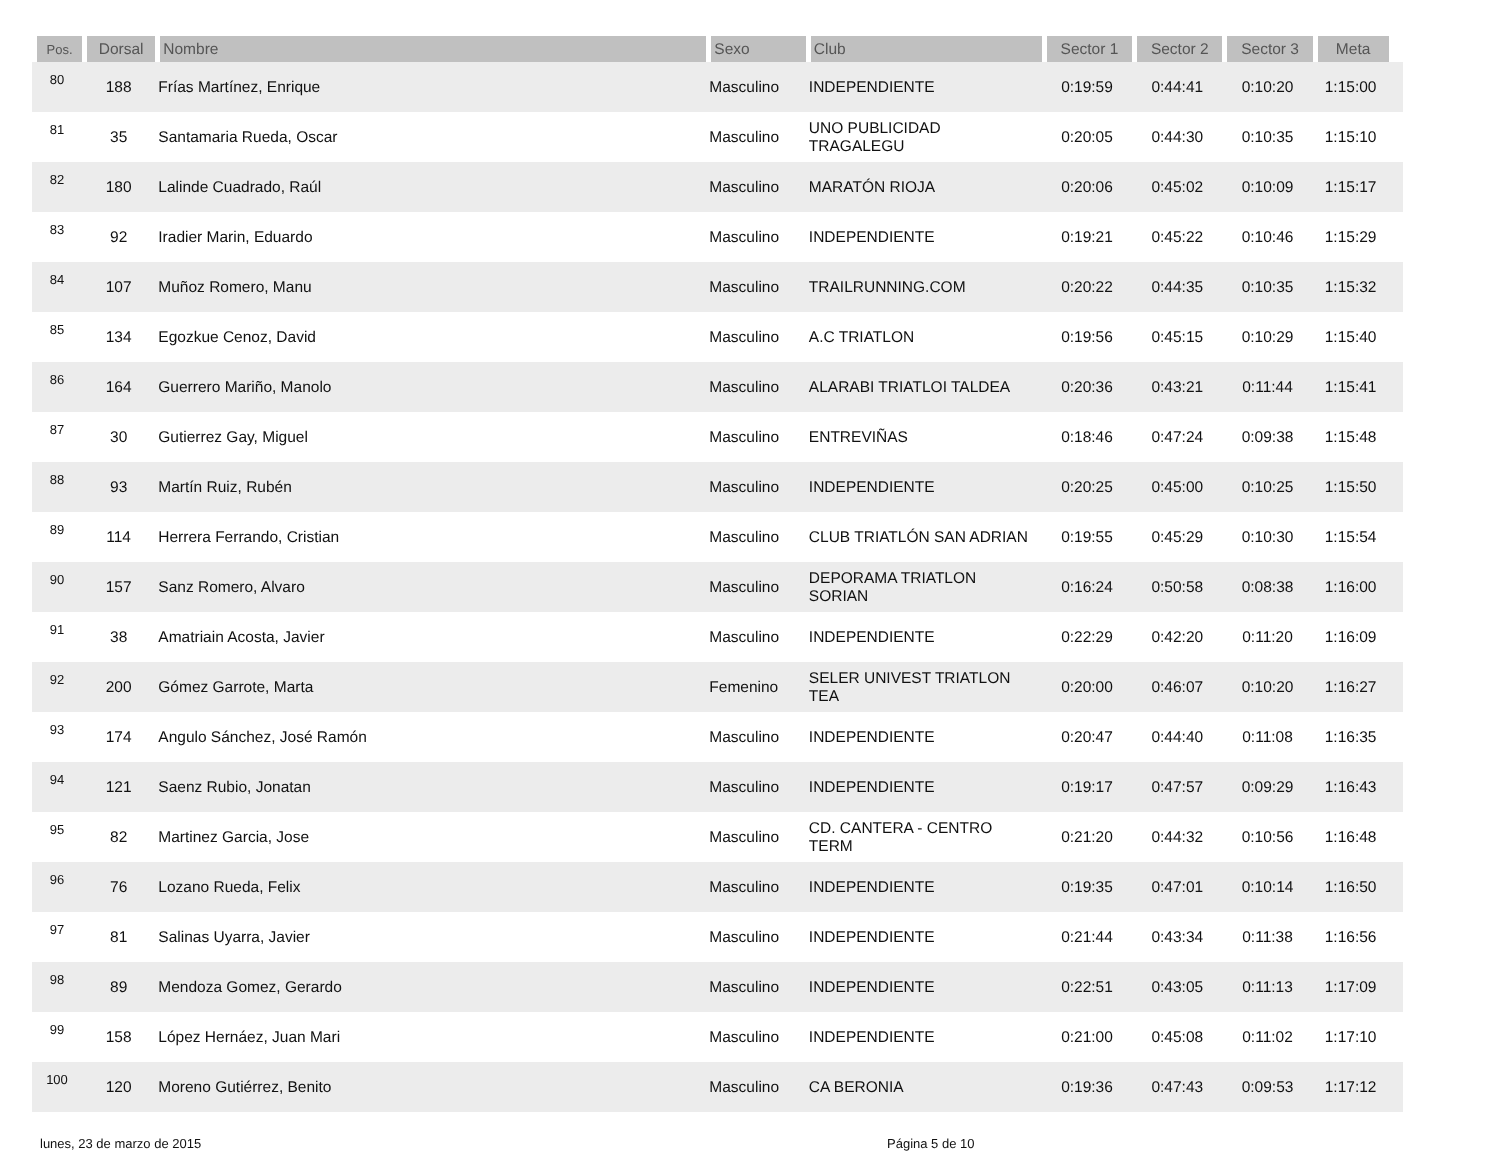| Pos. | Dorsal | Nombre | Sexo | Club | Sector 1 | Sector 2 | Sector 3 | Meta | |
| --- | --- | --- | --- | --- | --- | --- | --- | --- | --- |
| 80 | 188 | Frías Martínez, Enrique | Masculino | INDEPENDIENTE | 0:19:59 | 0:44:41 | 0:10:20 | 1:15:00 | |
| 81 | 35 | Santamaria Rueda, Oscar | Masculino | UNO PUBLICIDAD TRAGALEGU | 0:20:05 | 0:44:30 | 0:10:35 | 1:15:10 | |
| 82 | 180 | Lalinde Cuadrado, Raúl | Masculino | MARATÓN RIOJA | 0:20:06 | 0:45:02 | 0:10:09 | 1:15:17 | |
| 83 | 92 | Iradier Marin, Eduardo | Masculino | INDEPENDIENTE | 0:19:21 | 0:45:22 | 0:10:46 | 1:15:29 | |
| 84 | 107 | Muñoz Romero, Manu | Masculino | TRAILRUNNING.COM | 0:20:22 | 0:44:35 | 0:10:35 | 1:15:32 | |
| 85 | 134 | Egozkue Cenoz, David | Masculino | A.C TRIATLON | 0:19:56 | 0:45:15 | 0:10:29 | 1:15:40 | |
| 86 | 164 | Guerrero Mariño, Manolo | Masculino | ALARABI TRIATLOI TALDEA | 0:20:36 | 0:43:21 | 0:11:44 | 1:15:41 | |
| 87 | 30 | Gutierrez Gay, Miguel | Masculino | ENTREVIÑAS | 0:18:46 | 0:47:24 | 0:09:38 | 1:15:48 | |
| 88 | 93 | Martín Ruiz, Rubén | Masculino | INDEPENDIENTE | 0:20:25 | 0:45:00 | 0:10:25 | 1:15:50 | |
| 89 | 114 | Herrera Ferrando, Cristian | Masculino | CLUB TRIATLÓN SAN ADRIAN | 0:19:55 | 0:45:29 | 0:10:30 | 1:15:54 | |
| 90 | 157 | Sanz Romero, Alvaro | Masculino | DEPORAMA TRIATLON SORIAN | 0:16:24 | 0:50:58 | 0:08:38 | 1:16:00 | |
| 91 | 38 | Amatriain Acosta, Javier | Masculino | INDEPENDIENTE | 0:22:29 | 0:42:20 | 0:11:20 | 1:16:09 | |
| 92 | 200 | Gómez Garrote, Marta | Femenino | SELER UNIVEST TRIATLON TEA | 0:20:00 | 0:46:07 | 0:10:20 | 1:16:27 | |
| 93 | 174 | Angulo Sánchez, José Ramón | Masculino | INDEPENDIENTE | 0:20:47 | 0:44:40 | 0:11:08 | 1:16:35 | |
| 94 | 121 | Saenz Rubio, Jonatan | Masculino | INDEPENDIENTE | 0:19:17 | 0:47:57 | 0:09:29 | 1:16:43 | |
| 95 | 82 | Martinez Garcia, Jose | Masculino | CD. CANTERA - CENTRO TERM | 0:21:20 | 0:44:32 | 0:10:56 | 1:16:48 | |
| 96 | 76 | Lozano Rueda, Felix | Masculino | INDEPENDIENTE | 0:19:35 | 0:47:01 | 0:10:14 | 1:16:50 | |
| 97 | 81 | Salinas Uyarra, Javier | Masculino | INDEPENDIENTE | 0:21:44 | 0:43:34 | 0:11:38 | 1:16:56 | |
| 98 | 89 | Mendoza Gomez, Gerardo | Masculino | INDEPENDIENTE | 0:22:51 | 0:43:05 | 0:11:13 | 1:17:09 | |
| 99 | 158 | López Hernáez, Juan Mari | Masculino | INDEPENDIENTE | 0:21:00 | 0:45:08 | 0:11:02 | 1:17:10 | |
| 100 | 120 | Moreno Gutiérrez, Benito | Masculino | CA BERONIA | 0:19:36 | 0:47:43 | 0:09:53 | 1:17:12 | |
lunes, 23 de marzo de 2015 Página 5 de 10